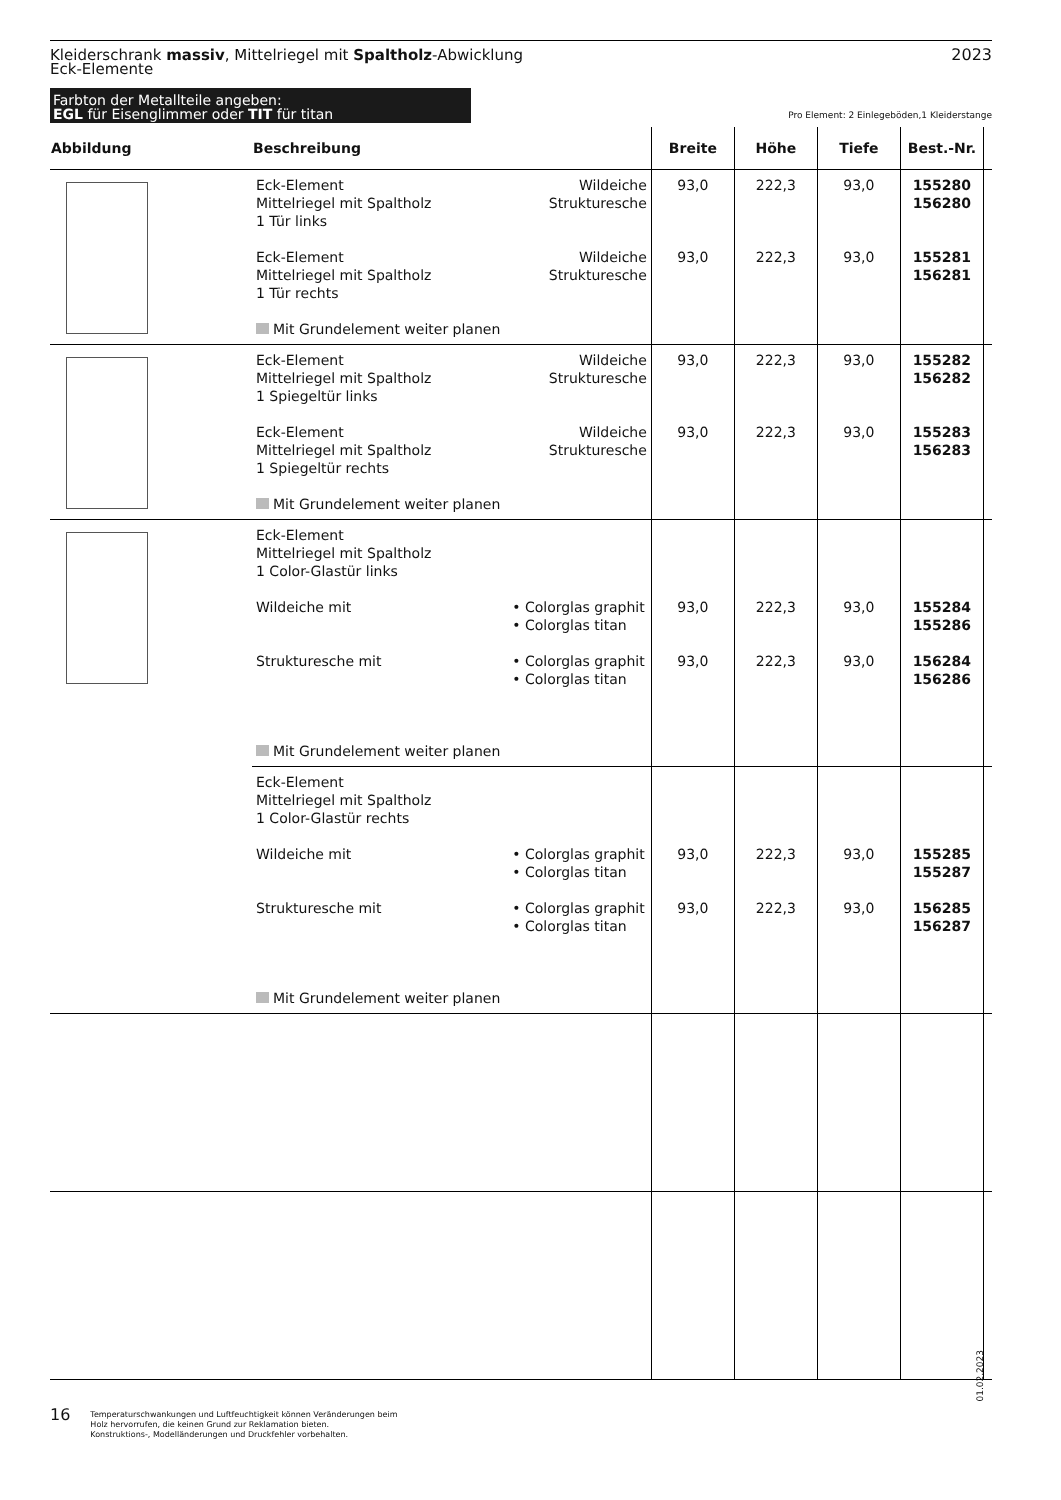2023 Kleiderschrank massiv, Mittelriegel mit Spaltholz-Abwicklung
Eck-Elemente
Farbton der Metallteile angeben:
EGL für Eisenglimmer oder TIT für titan
Pro Element: 2 Einlegeböden,1 Kleiderstange
| Abbildung | Beschreibung | | Breite | Höhe | Tiefe | Best.-Nr. | |
| --- | --- | --- | --- | --- | --- | --- | --- |
| | Eck-Element Wildeiche Mittelriegel mit Spaltholz Strukturesche 1 Tür links Eck-Element Wildeiche Mittelriegel mit Spaltholz Strukturesche 1 Tür rechts Mit Grundelement weiter planen | | 93,0 93,0 | 222,3 222,3 | 93,0 93,0 | 155280 156280 155281 156281 | |
| | Eck-Element Wildeiche Mittelriegel mit Spaltholz Strukturesche 1 Spiegeltür links Eck-Element Wildeiche Mittelriegel mit Spaltholz Strukturesche 1 Spiegeltür rechts Mit Grundelement weiter planen | | 93,0 93,0 | 222,3 222,3 | 93,0 93,0 | 155282 156282 155283 156283 | |
| | Eck-Element Mittelriegel mit Spaltholz 1 Color-Glastür links Wildeiche mit Strukturesche mit Mit Grundelement weiter planen | • Colorglas graphit • Colorglas titan • Colorglas graphit • Colorglas titan | 93,0 93,0 | 222,3 222,3 | 93,0 93,0 | 155284 155286 156284 156286 | |
| | Eck-Element Mittelriegel mit Spaltholz 1 Color-Glastür rechts Wildeiche mit Strukturesche mit Mit Grundelement weiter planen | • Colorglas graphit • Colorglas titan • Colorglas graphit • Colorglas titan | 93,0 93,0 | 222,3 222,3 | 93,0 93,0 | 155285 155287 156285 156287 | |
01.02.2023
16 Temperaturschwankungen und Luftfeuchtigkeit können Veränderungen beim
Holz hervorrufen, die keinen Grund zur Reklamation bieten.
Konstruktions-, Modelländerungen und Druckfehler vorbehalten.